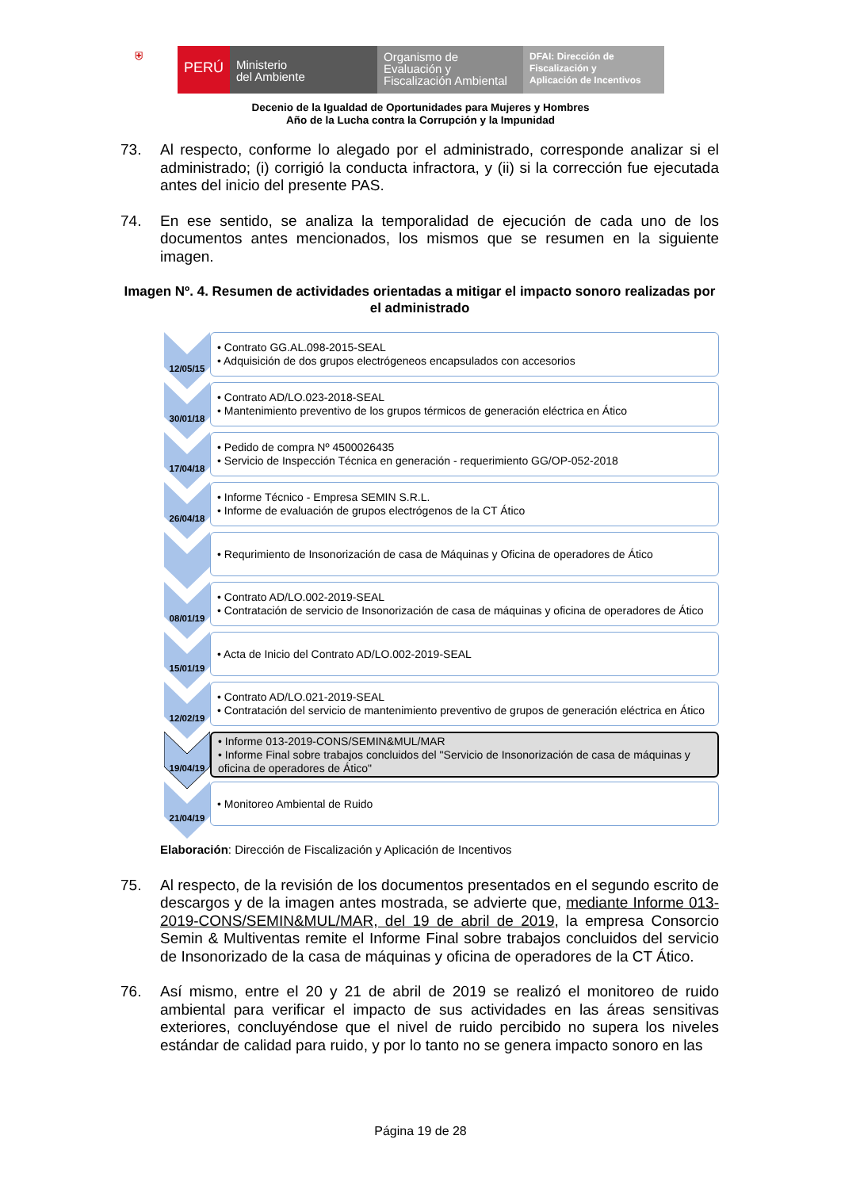⛨
PERÚ
Ministerio
del Ambiente
Organismo de
Evaluación y
Fiscalización Ambiental
DFAI: Dirección de
Fiscalización y
Aplicación de Incentivos
Decenio de la Igualdad de Oportunidades para Mujeres y Hombres
Año de la Lucha contra la Corrupción y la Impunidad
73. Al respecto, conforme lo alegado por el administrado, corresponde analizar si el administrado; (i) corrigió la conducta infractora, y (ii) si la corrección fue ejecutada antes del inicio del presente PAS.
74. En ese sentido, se analiza la temporalidad de ejecución de cada uno de los documentos antes mencionados, los mismos que se resumen en la siguiente imagen.
Imagen Nº. 4. Resumen de actividades orientadas a mitigar el impacto sonoro realizadas por el administrado
12/05/15
• Contrato GG.AL.098-2015-SEAL
• Adquisición de dos grupos electrógeneos encapsulados con accesorios
30/01/18
• Contrato AD/LO.023-2018-SEAL
• Mantenimiento preventivo de los grupos térmicos de generación eléctrica en Ático
17/04/18
• Pedido de compra Nº 4500026435
• Servicio de Inspección Técnica en generación - requerimiento GG/OP-052-2018
26/04/18
• Informe Técnico - Empresa SEMIN S.R.L.
• Informe de evaluación de grupos electrógenos de la CT Ático
• Requrimiento de Insonorización de casa de Máquinas y Oficina de operadores de Ático
08/01/19
• Contrato AD/LO.002-2019-SEAL
• Contratación de servicio de Insonorización de casa de máquinas y oficina de operadores de Ático
15/01/19
• Acta de Inicio del Contrato AD/LO.002-2019-SEAL
12/02/19
• Contrato AD/LO.021-2019-SEAL
• Contratación del servicio de mantenimiento preventivo de grupos de generación eléctrica en Ático
19/04/19
• Informe 013-2019-CONS/SEMIN&MUL/MAR
• Informe Final sobre trabajos concluidos del "Servicio de Insonorización de casa de máquinas y oficina de operadores de Ático"
21/04/19
• Monitoreo Ambiental de Ruido
Elaboración: Dirección de Fiscalización y Aplicación de Incentivos
75. Al respecto, de la revisión de los documentos presentados en el segundo escrito de descargos y de la imagen antes mostrada, se advierte que, mediante Informe 013-2019-CONS/SEMIN&MUL/MAR, del 19 de abril de 2019, la empresa Consorcio Semin & Multiventas remite el Informe Final sobre trabajos concluidos del servicio de Insonorizado de la casa de máquinas y oficina de operadores de la CT Ático.
76. Así mismo, entre el 20 y 21 de abril de 2019 se realizó el monitoreo de ruido ambiental para verificar el impacto de sus actividades en las áreas sensitivas exteriores, concluyéndose que el nivel de ruido percibido no supera los niveles estándar de calidad para ruido, y por lo tanto no se genera impacto sonoro en las
Página 19 de 28